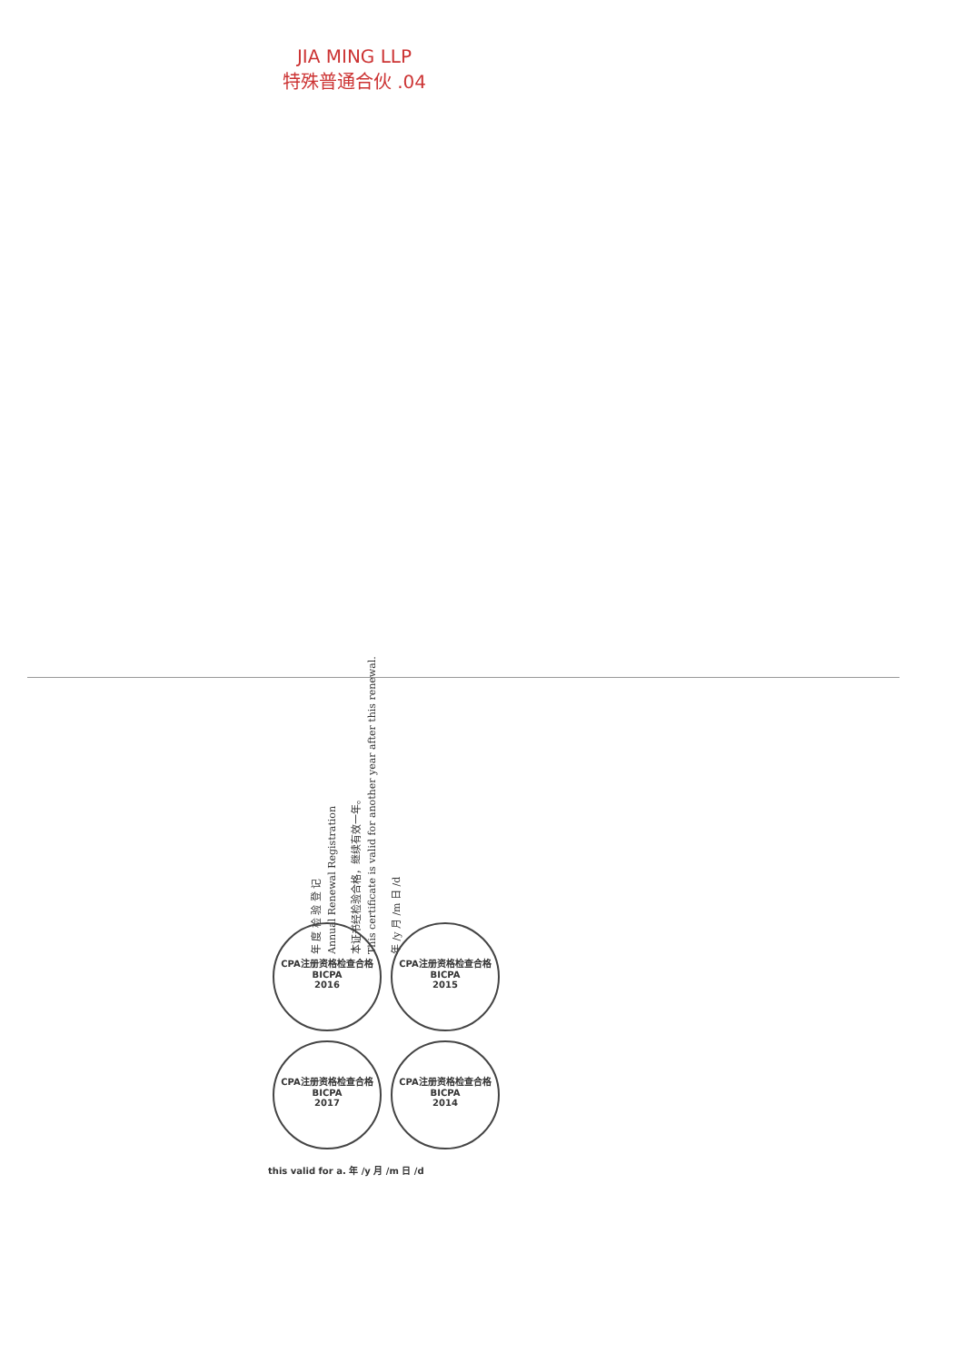JIA MING LLP
特殊普通合伙 .04
年 度 检 验 登 记
Annual Renewal Registration
本证书经检验合格，继续有效一年。
This certificate is valid for another year after this renewal.
年 /y 月 /m 日 /d
CPA注册资格检查合格
BICPA
2016
CPA注册资格检查合格
BICPA
2015
CPA注册资格检查合格
BICPA
2017
CPA注册资格检查合格
BICPA
2014
this valid for a. 年 /y 月 /m 日 /d